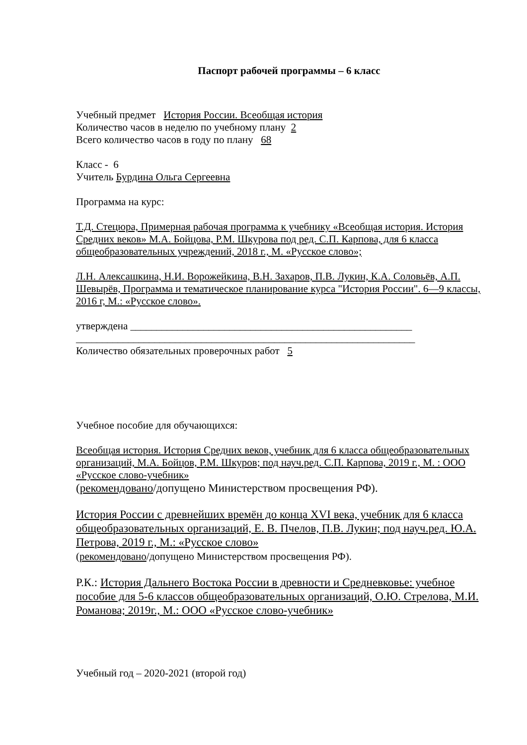Паспорт рабочей программы – 6 класс
Учебный предмет История России. Всеобщая история
Количество часов в неделю по учебному плану 2
Всего количество часов в году по плану 68
Класс - 6
Учитель Бурдина Ольга Сергеевна
Программа на курс:
Т.Д. Стецюра, Примерная рабочая программа к учебнику «Всеобщая история. История Средних веков» М.А. Бойцова, Р.М. Шкурова под ред. С.П. Карпова, для 6 класса общеобразовательных учреждений, 2018 г., М. «Русское слово»;
Л.Н. Алексашкина, Н.И. Ворожейкина, В.Н. Захаров, П.В. Лукин, К.А. Соловьёв, А.П. Шевырёв, Программа и тематическое планирование курса "История России". 6—9 классы, 2016 г, М.: «Русское слово».
утверждена ______________________________________________________
_________________________________________________________________
Количество обязательных проверочных работ 5
Учебное пособие для обучающихся:
Всеобщая история. История Средних веков, учебник для 6 класса общеобразовательных организаций, М.А. Бойцов, Р.М. Шкуров; под науч.ред. С.П. Карпова, 2019 г., М. : ООО «Русское слово-учебник»
(рекомендовано/допущено Министерством просвещения РФ).
История России с древнейших времён до конца XVI века, учебник для 6 класса общеобразовательных организаций, Е. В. Пчелов, П.В. Лукин; под науч.ред. Ю.А. Петрова, 2019 г., М.: «Русское слово»
(рекомендовано/допущено Министерством просвещения РФ).
Р.К.: История Дальнего Востока России в древности и Средневковье: учебное пособие для 5-6 классов общеобразовательных организаций, О.Ю. Стрелова, М.И. Романова; 2019г., М.: ООО «Русское слово-учебник»
Учебный год – 2020-2021 (второй год)